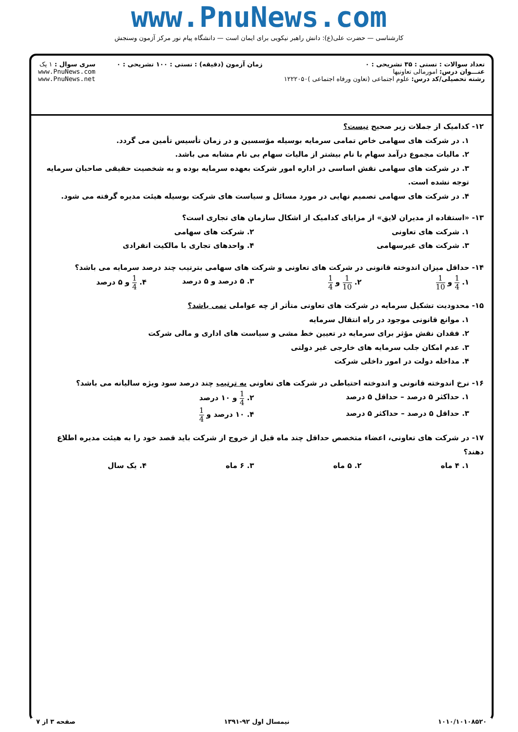www.PnuNews.com
کارشناسی — حضرت علی(ع): دانش راهبر نیکویی برای ایمان است — دانشگاه پیام نور مرکز آزمون وسنجش
تعداد سوالات : تستی : ۳۵ تشریحی : ۰
عنـــوان درس: امورمالی تعاونیها
رشته تحصیلی/کد درس: علوم اجتماعی (تعاون ورفاه اجتماعی )۱۲۲۲۰۵۰
زمان آزمون (دقیقه) : تستی : ۱۰۰ تشریحی : ۰
سری سوال : ۱ یک
www.PnuNews.com
www.PnuNews.net
۱۲- کدامیک از جملات زیر صحیح نیست؟
۱. در شرکت های سهامی خاص تمامی سرمایه بوسیله مؤسسین و در زمان تأسیس تأمین می گردد.
۲. مالیات مجموع درآمد سهام با نام بیشتر از مالیات سهام بی نام مشابه می باشد.
۳. در شرکت های سهامی نقش اساسی در اداره امور شرکت بعهده سرمایه بوده و به شخصیت حقیقی صاحبان سرمایه توجه نشده است.
۴. در شرکت های سهامی تصمیم نهایی در مورد مسائل و سیاست های شرکت بوسیله هیئت مدیره گرفته می شود.
۱۳- «استفاده از مدیران لایق» از مزایای کدامیک از اشکال سازمان های تجاری است؟
۱. شرکت های تعاونی ۲. شرکت های سهامی
۳. شرکت های غیرسهامی ۴. واحدهای تجاری با مالکیت انفرادی
۱۴- حداقل میزان اندوخته قانونی در شرکت های تعاونی و شرکت های سهامی بترتیب چند درصد سرمایه می باشد؟
۱. 1 4 و 1 10
۲. 1 10 و 1 4
۳. ۵ درصد و ۵ درصد ۴. 1 4 و ۵ درصد
۱۵- محدودیت تشکیل سرمایه در شرکت های تعاونی متأثر از چه عواملی نمی باشد؟
۱. موانع قانونی موجود در راه انتقال سرمایه
۲. فقدان نقش مؤثر برای سرمایه در تعیین خط مشی و سیاست های اداری و مالی شرکت
۳. عدم امکان جلب سرمایه های خارجی غیر دولتی
۴. مداخله دولت در امور داخلی شرکت
۱۶- نرخ اندوخته قانونی و اندوخته احتیاطی در شرکت های تعاونی به ترتیب چند درصد سود ویژه سالیانه می باشد؟
۱. حداکثر ۵ درصد – حداقل ۵ درصد
۲. 1 4 و ۱۰ درصد
۳. حداقل ۵ درصد – حداکثر ۵ درصد
۴. ۱۰ درصد و 1 4
۱۷- در شرکت های تعاونی، اعضاء متخصص حداقل چند ماه قبل از خروج از شرکت باید قصد خود را به هیئت مدیره اطلاع دهند؟
۱. ۴ ماه ۲. ۵ ماه ۳. ۶ ماه ۴. یک سال
۱۰۱۰/۱۰۱۰۸۵۲۰ نیمسال اول ۹۲-۱۳۹۱ صفحه ۳ از ۷